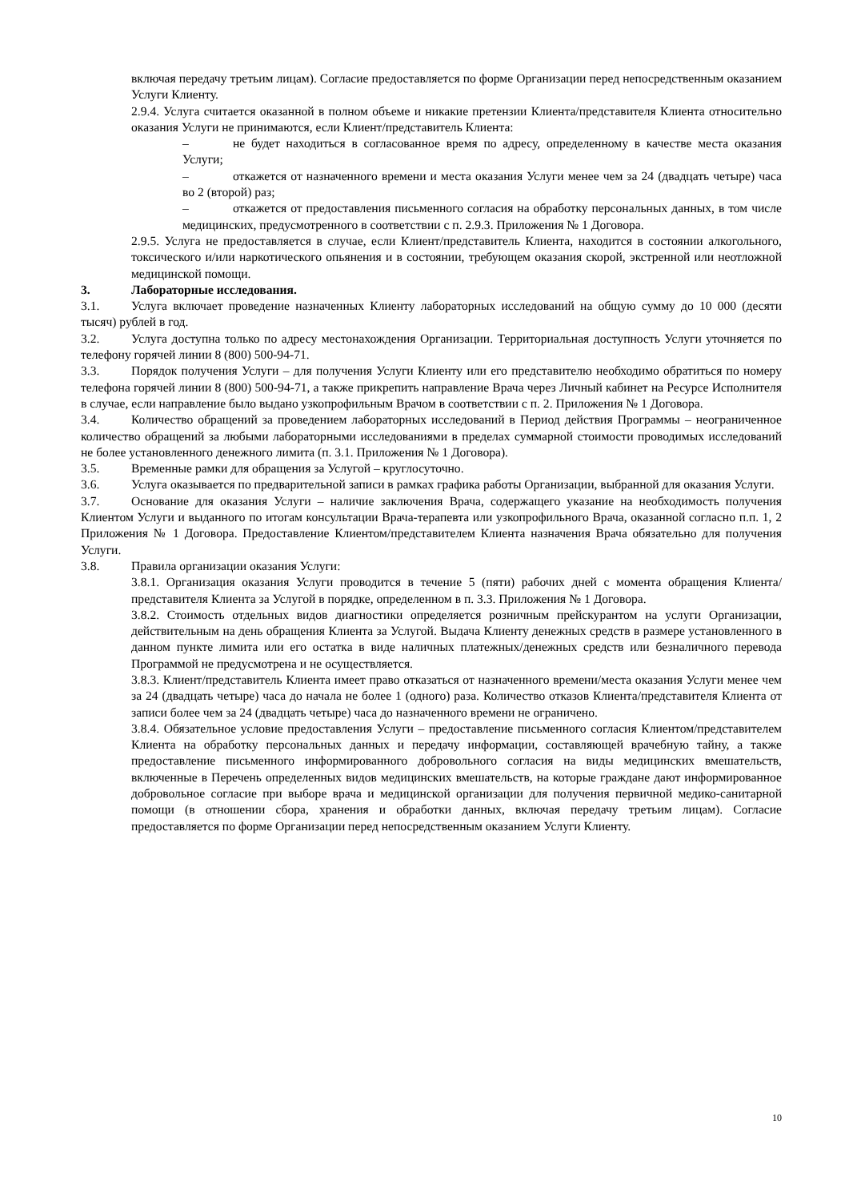включая передачу третьим лицам). Согласие предоставляется по форме Организации перед непосредственным оказанием Услуги Клиенту.
2.9.4. Услуга считается оказанной в полном объеме и никакие претензии Клиента/представителя Клиента относительно оказания Услуги не принимаются, если Клиент/представитель Клиента:
– не будет находиться в согласованное время по адресу, определенному в качестве места оказания Услуги;
– откажется от назначенного времени и места оказания Услуги менее чем за 24 (двадцать четыре) часа во 2 (второй) раз;
– откажется от предоставления письменного согласия на обработку персональных данных, в том числе медицинских, предусмотренного в соответствии с п. 2.9.3. Приложения № 1 Договора.
2.9.5. Услуга не предоставляется в случае, если Клиент/представитель Клиента, находится в состоянии алкогольного, токсического и/или наркотического опьянения и в состоянии, требующем оказания скорой, экстренной или неотложной медицинской помощи.
3. Лабораторные исследования.
3.1. Услуга включает проведение назначенных Клиенту лабораторных исследований на общую сумму до 10 000 (десяти тысяч) рублей в год.
3.2. Услуга доступна только по адресу местонахождения Организации. Территориальная доступность Услуги уточняется по телефону горячей линии 8 (800) 500-94-71.
3.3. Порядок получения Услуги – для получения Услуги Клиенту или его представителю необходимо обратиться по номеру телефона горячей линии 8 (800) 500-94-71, а также прикрепить направление Врача через Личный кабинет на Ресурсе Исполнителя в случае, если направление было выдано узкопрофильным Врачом в соответствии с п. 2. Приложения № 1 Договора.
3.4. Количество обращений за проведением лабораторных исследований в Период действия Программы – неограниченное количество обращений за любыми лабораторными исследованиями в пределах суммарной стоимости проводимых исследований не более установленного денежного лимита (п. 3.1. Приложения № 1 Договора).
3.5. Временные рамки для обращения за Услугой – круглосуточно.
3.6. Услуга оказывается по предварительной записи в рамках графика работы Организации, выбранной для оказания Услуги.
3.7. Основание для оказания Услуги – наличие заключения Врача, содержащего указание на необходимость получения Клиентом Услуги и выданного по итогам консультации Врача-терапевта или узкопрофильного Врача, оказанной согласно п.п. 1, 2 Приложения № 1 Договора. Предоставление Клиентом/представителем Клиента назначения Врача обязательно для получения Услуги.
3.8. Правила организации оказания Услуги:
3.8.1. Организация оказания Услуги проводится в течение 5 (пяти) рабочих дней с момента обращения Клиента/представителя Клиента за Услугой в порядке, определенном в п. 3.3. Приложения № 1 Договора.
3.8.2. Стоимость отдельных видов диагностики определяется розничным прейскурантом на услуги Организации, действительным на день обращения Клиента за Услугой. Выдача Клиенту денежных средств в размере установленного в данном пункте лимита или его остатка в виде наличных платежных/денежных средств или безналичного перевода Программой не предусмотрена и не осуществляется.
3.8.3. Клиент/представитель Клиента имеет право отказаться от назначенного времени/места оказания Услуги менее чем за 24 (двадцать четыре) часа до начала не более 1 (одного) раза. Количество отказов Клиента/представителя Клиента от записи более чем за 24 (двадцать четыре) часа до назначенного времени не ограничено.
3.8.4. Обязательное условие предоставления Услуги – предоставление письменного согласия Клиентом/представителем Клиента на обработку персональных данных и передачу информации, составляющей врачебную тайну, а также предоставление письменного информированного добровольного согласия на виды медицинских вмешательств, включенные в Перечень определенных видов медицинских вмешательств, на которые граждане дают информированное добровольное согласие при выборе врача и медицинской организации для получения первичной медико-санитарной помощи (в отношении сбора, хранения и обработки данных, включая передачу третьим лицам). Согласие предоставляется по форме Организации перед непосредственным оказанием Услуги Клиенту.
10